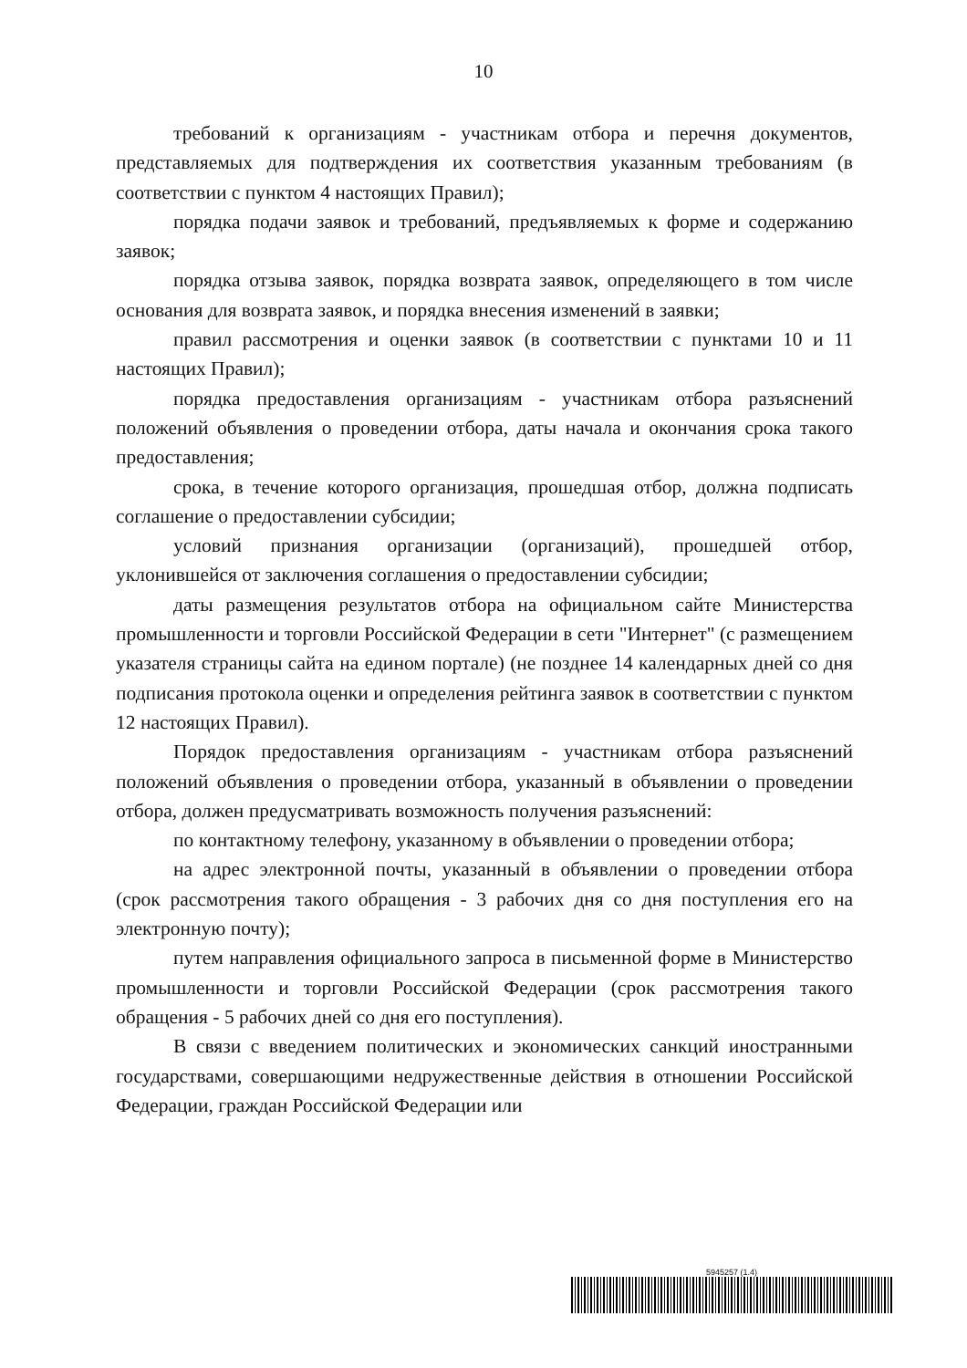10
требований к организациям - участникам отбора и перечня документов, представляемых для подтверждения их соответствия указанным требованиям (в соответствии с пунктом 4 настоящих Правил);
порядка подачи заявок и требований, предъявляемых к форме и содержанию заявок;
порядка отзыва заявок, порядка возврата заявок, определяющего в том числе основания для возврата заявок, и порядка внесения изменений в заявки;
правил рассмотрения и оценки заявок (в соответствии с пунктами 10 и 11 настоящих Правил);
порядка предоставления организациям - участникам отбора разъяснений положений объявления о проведении отбора, даты начала и окончания срока такого предоставления;
срока, в течение которого организация, прошедшая отбор, должна подписать соглашение о предоставлении субсидии;
условий признания организации (организаций), прошедшей отбор, уклонившейся от заключения соглашения о предоставлении субсидии;
даты размещения результатов отбора на официальном сайте Министерства промышленности и торговли Российской Федерации в сети "Интернет" (с размещением указателя страницы сайта на едином портале) (не позднее 14 календарных дней со дня подписания протокола оценки и определения рейтинга заявок в соответствии с пунктом 12 настоящих Правил).
Порядок предоставления организациям - участникам отбора разъяснений положений объявления о проведении отбора, указанный в объявлении о проведении отбора, должен предусматривать возможность получения разъяснений:
по контактному телефону, указанному в объявлении о проведении отбора;
на адрес электронной почты, указанный в объявлении о проведении отбора (срок рассмотрения такого обращения - 3 рабочих дня со дня поступления его на электронную почту);
путем направления официального запроса в письменной форме в Министерство промышленности и торговли Российской Федерации (срок рассмотрения такого обращения - 5 рабочих дней со дня его поступления).
В связи с введением политических и экономических санкций иностранными государствами, совершающими недружественные действия в отношении Российской Федерации, граждан Российской Федерации или
5945257 (1.4)